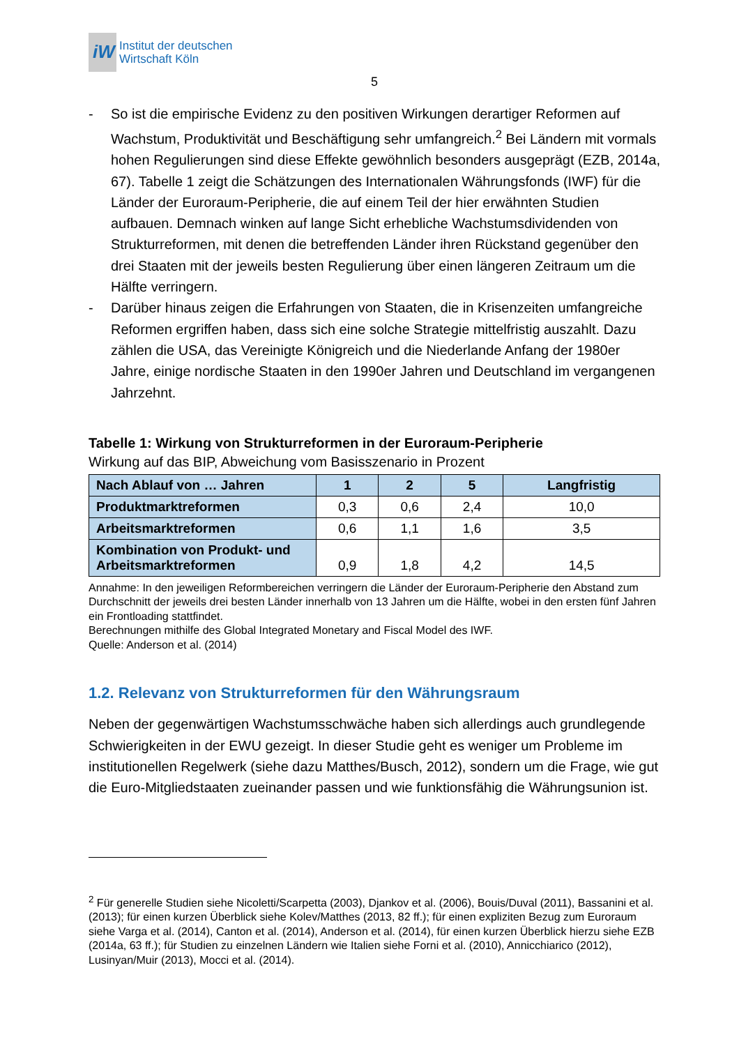iW
Institut der deutschen
Wirtschaft Köln
5
- So ist die empirische Evidenz zu den positiven Wirkungen derartiger Reformen auf Wachstum, Produktivität und Beschäftigung sehr umfangreich.<sup>2</sup> Bei Ländern mit vormals hohen Regulierungen sind diese Effekte gewöhnlich besonders ausgeprägt (EZB, 2014a, 67). Tabelle 1 zeigt die Schätzungen des Internationalen Währungsfonds (IWF) für die Länder der Euroraum-Peripherie, die auf einem Teil der hier erwähnten Studien aufbauen. Demnach winken auf lange Sicht erhebliche Wachstumsdividenden von Strukturreformen, mit denen die betreffenden Länder ihren Rückstand gegenüber den drei Staaten mit der jeweils besten Regulierung über einen längeren Zeitraum um die Hälfte verringern.
- Darüber hinaus zeigen die Erfahrungen von Staaten, die in Krisenzeiten umfangreiche Reformen ergriffen haben, dass sich eine solche Strategie mittelfristig auszahlt. Dazu zählen die USA, das Vereinigte Königreich und die Niederlande Anfang der 1980er Jahre, einige nordische Staaten in den 1990er Jahren und Deutschland im vergangenen Jahrzehnt.
Tabelle 1: Wirkung von Strukturreformen in der Euroraum-Peripherie
Wirkung auf das BIP, Abweichung vom Basisszenario in Prozent
| Nach Ablauf von … Jahren | 1 | 2 | 5 | Langfristig |
| --- | --- | --- | --- | --- |
| Produktmarktreformen | 0,3 | 0,6 | 2,4 | 10,0 |
| Arbeitsmarktreformen | 0,6 | 1,1 | 1,6 | 3,5 |
| Kombination von Produkt- und Arbeitsmarktreformen | 0,9 | 1,8 | 4,2 | 14,5 |
Annahme: In den jeweiligen Reformbereichen verringern die Länder der Euroraum-Peripherie den Abstand zum Durchschnitt der jeweils drei besten Länder innerhalb von 13 Jahren um die Hälfte, wobei in den ersten fünf Jahren ein Frontloading stattfindet.
Berechnungen mithilfe des Global Integrated Monetary and Fiscal Model des IWF.
Quelle: Anderson et al. (2014)
1.2. Relevanz von Strukturreformen für den Währungsraum
Neben der gegenwärtigen Wachstumsschwäche haben sich allerdings auch grundlegende Schwierigkeiten in der EWU gezeigt. In dieser Studie geht es weniger um Probleme im institutionellen Regelwerk (siehe dazu Matthes/Busch, 2012), sondern um die Frage, wie gut die Euro-Mitgliedstaaten zueinander passen und wie funktionsfähig die Währungsunion ist.
<sup>2</sup> Für generelle Studien siehe Nicoletti/Scarpetta (2003), Djankov et al. (2006), Bouis/Duval (2011), Bassanini et al. (2013); für einen kurzen Überblick siehe Kolev/Matthes (2013, 82 ff.); für einen expliziten Bezug zum Euroraum siehe Varga et al. (2014), Canton et al. (2014), Anderson et al. (2014), für einen kurzen Überblick hierzu siehe EZB (2014a, 63 ff.); für Studien zu einzelnen Ländern wie Italien siehe Forni et al. (2010), Annicchiarico (2012), Lusinyan/Muir (2013), Mocci et al. (2014).